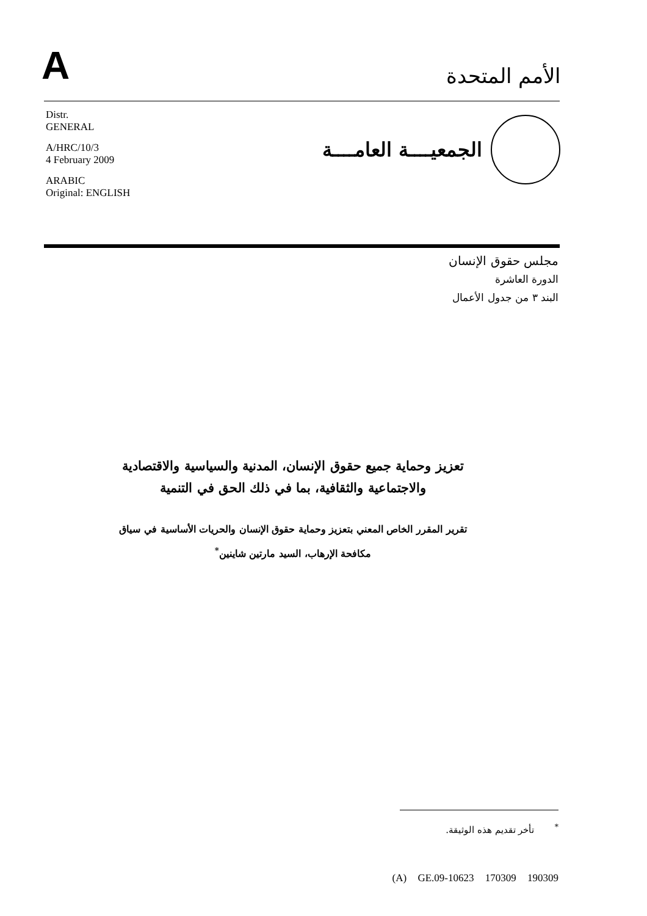A
الأمم المتحدة
Distr.
GENERAL
A/HRC/10/3
4 February 2009
ARABIC
Original: ENGLISH
الجمعيــــة العامــــة
مجلس حقوق الإنسان
الدورة العاشرة
البند ٣ من جدول الأعمال
تعزيز وحماية جميع حقوق الإنسان، المدنية والسياسية والاقتصادية والاجتماعية والثقافية، بما في ذلك الحق في التنمية
تقرير المقرر الخاص المعني بتعزيز وحماية حقوق الإنسان والحريات الأساسية في سياق مكافحة الإرهاب، السيد مارتين شاينين<sup>*</sup>
<sup>*</sup> تأخر تقديم هذه الوثيقة.
(A) GE.09-10623 170309 190309